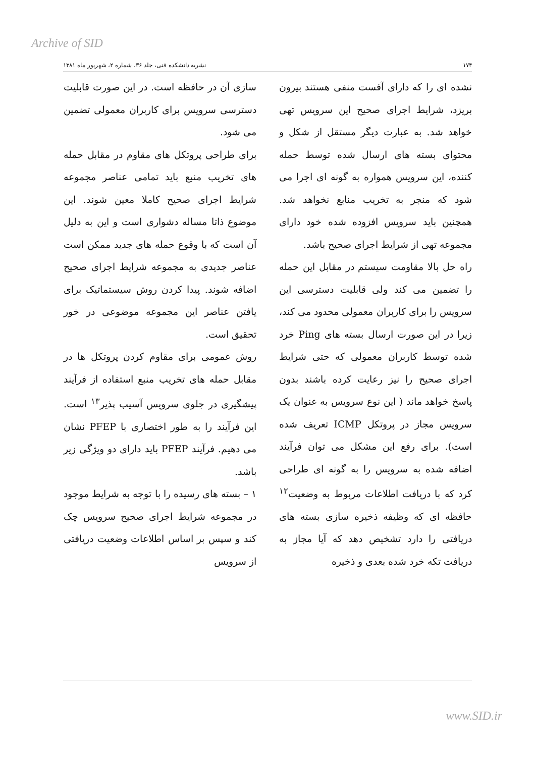Archive of SID
۱۷۴ نشریه دانشکده فنی، جلد ۳۶، شماره ۲، شهریور ماه ۱۳۸۱
نشده ای را که دارای آفست منفی هستند بیرون بریزد، شرایط اجرای صحیح این سرویس تهی خواهد شد. به عبارت دیگر مستقل از شکل و محتوای بسته های ارسال شده توسط حمله کننده، این سرویس همواره به گونه ای اجرا می شود که منجر به تخریب منابع نخواهد شد. همچنین باید سرویس افزوده شده خود دارای مجموعه تهی از شرایط اجرای صحیح باشد.
راه حل بالا مقاومت سیستم در مقابل این حمله را تضمین می کند ولی قابلیت دسترسی این سرویس را برای کاربران معمولی محدود می کند، زیرا در این صورت ارسال بسته های Ping خرد شده توسط کاربران معمولی که حتی شرایط اجرای صحیح را نیز رعایت کرده باشند بدون پاسخ خواهد ماند ( این نوع سرویس به عنوان یک سرویس مجاز در پروتکل ICMP تعریف شده است). برای رفع این مشکل می توان فرآیند اضافه شده به سرویس را به گونه ای طراحی کرد که با دریافت اطلاعات مربوط به وضعیت<sup>۱۲</sup> حافظه ای که وظیفه ذخیره سازی بسته های دریافتی را دارد تشخیص دهد که آیا مجاز به دریافت تکه خرد شده بعدی و ذخیره
سازی آن در حافظه است. در این صورت قابلیت دسترسی سرویس برای کاربران معمولی تضمین می شود.
برای طراحی پروتکل های مقاوم در مقابل حمله های تخریب منبع باید تمامی عناصر مجموعه شرایط اجرای صحیح کاملا معین شوند. این موضوع ذاتا مساله دشواری است و این به دلیل آن است که با وقوع حمله های جدید ممکن است عناصر جدیدی به مجموعه شرایط اجرای صحیح اضافه شوند. پیدا کردن روش سیستماتیک برای یافتن عناصر این مجموعه موضوعی در خور تحقیق است.
روش عمومی برای مقاوم کردن پروتکل ها در مقابل حمله های تخریب منبع استفاده از فرآیند پیشگیری در جلوی سرویس آسیب پذیر<sup>۱۳</sup> است. این فرآیند را به طور اختصاری با PFEP نشان می دهیم. فرآیند PFEP باید دارای دو ویژگی زیر باشد.
۱ – بسته های رسیده را با توجه به شرایط موجود در مجموعه شرایط اجرای صحیح سرویس چک کند و سپس بر اساس اطلاعات وضعیت دریافتی از سرویس
www.SID.ir